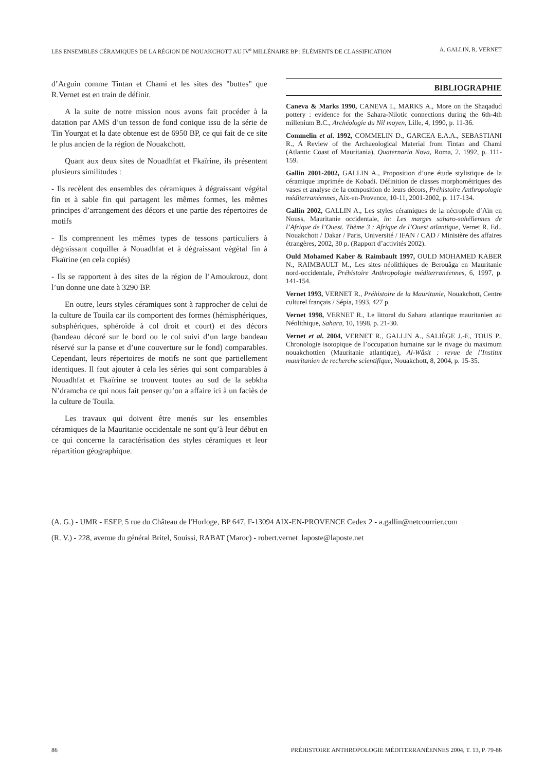LES ENSEMBLES CÉRAMIQUES DE LA RÉGION DE NOUAKCHOTT AU IV<sup>e</sup> MILLÉNAIRE BP : ÉLÉMENTS DE CLASSIFICATION A. GALLIN, R. VERNET
d’Arguin comme Tintan et Chami et les sites des "buttes" que R.Vernet est en train de définir.
A la suite de notre mission nous avons fait procéder à la datation par AMS d’un tesson de fond conique issu de la série de Tin Yourgat et la date obtenue est de 6950 BP, ce qui fait de ce site le plus ancien de la région de Nouakchott.
Quant aux deux sites de Nouadhfat et Fkaïrine, ils présentent plusieurs similitudes :
- Ils recèlent des ensembles des céramiques à dégraissant végétal fin et à sable fin qui partagent les mêmes formes, les mêmes principes d’arrangement des décors et une partie des répertoires de motifs
- Ils comprennent les mêmes types de tessons particuliers à dégraissant coquiller à Nouadhfat et à dégraissant végétal fin à Fkaïrine (en cela copiés)
- Ils se rapportent à des sites de la région de l’Amoukrouz, dont l’un donne une date à 3290 BP.
En outre, leurs styles céramiques sont à rapprocher de celui de la culture de Touila car ils comportent des formes (hémisphériques, subsphériques, sphéroïde à col droit et court) et des décors (bandeau décoré sur le bord ou le col suivi d’un large bandeau réservé sur la panse et d’une couverture sur le fond) comparables. Cependant, leurs répertoires de motifs ne sont que partiellement identiques. Il faut ajouter à cela les séries qui sont comparables à Nouadhfat et Fkaïrine se trouvent toutes au sud de la sebkha N’dramcha ce qui nous fait penser qu’on a affaire ici à un faciès de la culture de Touila.
Les travaux qui doivent être menés sur les ensembles céramiques de la Mauritanie occidentale ne sont qu’à leur début en ce qui concerne la caractérisation des styles céramiques et leur répartition géographique.
BIBLIOGRAPHIE
Caneva & Marks 1990, CANEVA I., MARKS A., More on the Shaqadud pottery : evidence for the Sahara-Nilotic connections during the 6th-4th millenium B.C., Archéologie du Nil moyen, Lille, 4, 1990, p. 11-36.
Commelin et al. 1992, COMMELIN D., GARCEA E.A.A., SEBASTIANI R., A Review of the Archaeological Material from Tintan and Chami (Atlantic Coast of Mauritania), Quaternaria Nova, Roma, 2, 1992, p. 111-159.
Gallin 2001-2002, GALLIN A., Proposition d’une étude stylistique de la céramique imprimée de Kobadi. Définition de classes morphométriques des vases et analyse de la composition de leurs décors, Préhistoire Anthropologie méditerranéennes, Aix-en-Provence, 10-11, 2001-2002, p. 117-134.
Gallin 2002, GALLIN A., Les styles céramiques de la nécropole d’Aïn en Nouss, Mauritanie occidentale, in: Les marges saharo-sahéliennes de l’Afrique de l’Ouest. Thème 3 : Afrique de l’Ouest atlantique, Vernet R. Ed., Nouakchott / Dakar / Paris, Université / IFAN / CAD / Ministère des affaires étrangères, 2002, 30 p. (Rapport d’activités 2002).
Ould Mohamed Kaber & Raimbault 1997, OULD MOHAMED KABER N., RAIMBAULT M., Les sites néolithiques de Berouâga en Mauritanie nord-occidentale, Préhistoire Anthropologie méditerranéennes, 6, 1997, p. 141-154.
Vernet 1993, VERNET R., Préhistoire de la Mauritanie, Nouakchott, Centre culturel français / Sépia, 1993, 427 p.
Vernet 1998, VERNET R., Le littoral du Sahara atlantique mauritanien au Néolithique, Sahara, 10, 1998, p. 21-30.
Vernet et al. 2004, VERNET R., GALLIN A., SALIÈGE J.-F., TOUS P., Chronologie isotopique de l’occupation humaine sur le rivage du maximum nouakchottien (Mauritanie atlantique), Al-Wâsit : revue de l’Institut mauritanien de recherche scientifique, Nouakchott, 8, 2004, p. 15-35.
(A. G.) - UMR - ESEP, 5 rue du Château de l'Horloge, BP 647, F-13094 AIX-EN-PROVENCE Cedex 2 - a.gallin@netcourrier.com
(R. V.) - 228, avenue du général Britel, Souissi, RABAT (Maroc) - robert.vernet_laposte@laposte.net
86 PRÉHISTOIRE ANTHROPOLOGIE MÉDITERRANÉENNES 2004, T. 13, P. 79-86